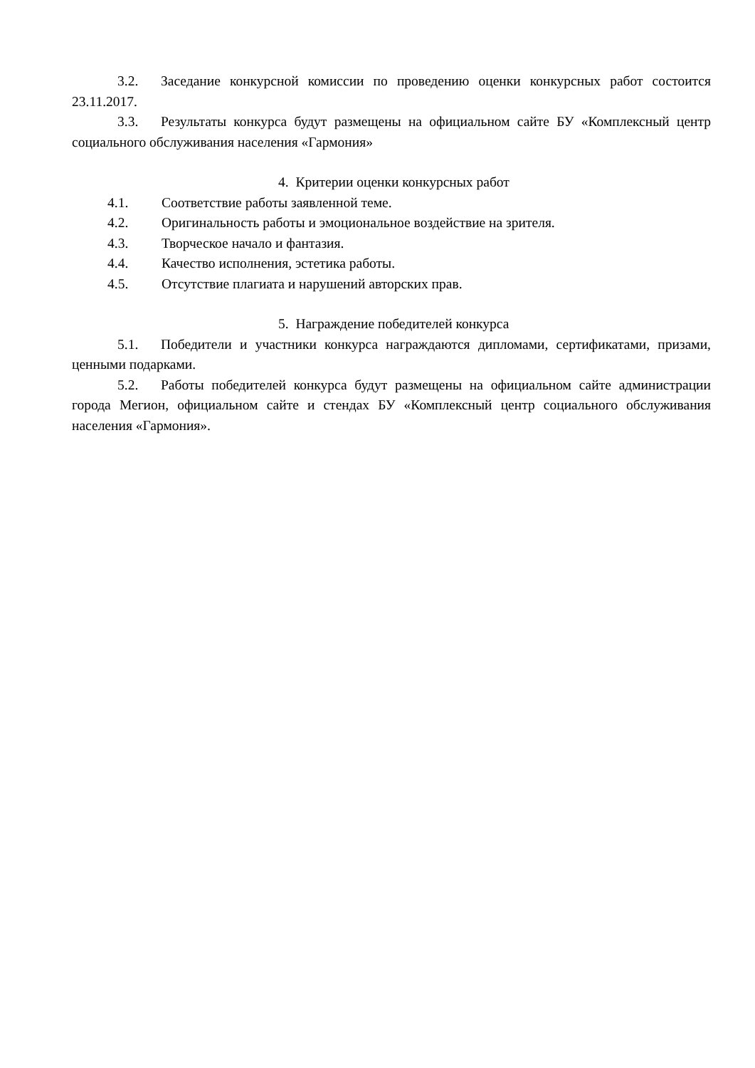3.2. Заседание конкурсной комиссии по проведению оценки конкурсных работ состоится 23.11.2017.
3.3. Результаты конкурса будут размещены на официальном сайте БУ «Комплексный центр социального обслуживания населения «Гармония»
4. Критерии оценки конкурсных работ
4.1. Соответствие работы заявленной теме.
4.2. Оригинальность работы и эмоциональное воздействие на зрителя.
4.3. Творческое начало и фантазия.
4.4. Качество исполнения, эстетика работы.
4.5. Отсутствие плагиата и нарушений авторских прав.
5. Награждение победителей конкурса
5.1. Победители и участники конкурса награждаются дипломами, сертификатами, призами, ценными подарками.
5.2. Работы победителей конкурса будут размещены на официальном сайте администрации города Мегион, официальном сайте и стендах БУ «Комплексный центр социального обслуживания населения «Гармония».